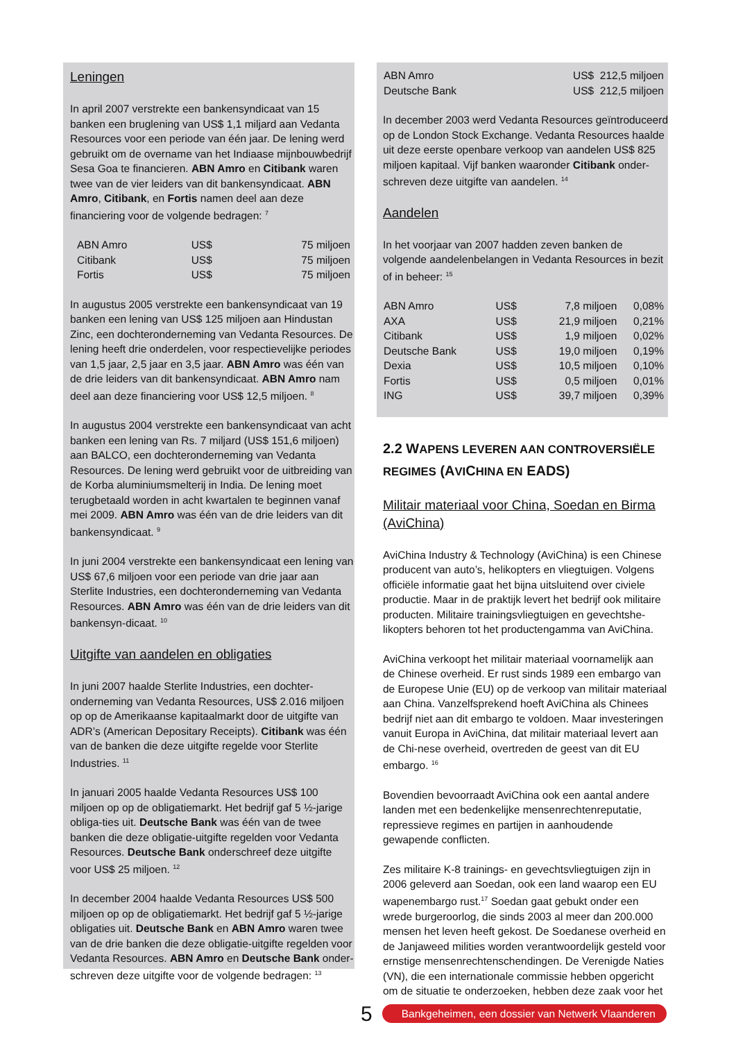Leningen
In april 2007 verstrekte een bankensyndicaat van 15 banken een bruglening van US$ 1,1 miljard aan Vedanta Resources voor een periode van één jaar. De lening werd gebruikt om de overname van het Indiaase mijnbouwbedrijf Sesa Goa te financieren. ABN Amro en Citibank waren twee van de vier leiders van dit bankensyndicaat. ABN Amro, Citibank, en Fortis namen deel aan deze financiering voor de volgende bedragen: <sup>7</sup>
| ABN Amro | US$ | 75 miljoen |
| Citibank | US$ | 75 miljoen |
| Fortis | US$ | 75 miljoen |
In augustus 2005 verstrekte een bankensyndicaat van 19 banken een lening van US$ 125 miljoen aan Hindustan Zinc, een dochteronderneming van Vedanta Resources. De lening heeft drie onderdelen, voor respectievelijke periodes van 1,5 jaar, 2,5 jaar en 3,5 jaar. ABN Amro was één van de drie leiders van dit bankensyndicaat. ABN Amro nam deel aan deze financiering voor US$ 12,5 miljoen. <sup>8</sup>
In augustus 2004 verstrekte een bankensyndicaat van acht banken een lening van Rs. 7 miljard (US$ 151,6 miljoen) aan BALCO, een dochteronderneming van Vedanta Resources. De lening werd gebruikt voor de uitbreiding van de Korba aluminiumsmelterij in India. De lening moet terugbetaald worden in acht kwartalen te beginnen vanaf mei 2009. ABN Amro was één van de drie leiders van dit bankensyndicaat. <sup>9</sup>
In juni 2004 verstrekte een bankensyndicaat een lening van US$ 67,6 miljoen voor een periode van drie jaar aan Sterlite Industries, een dochteronderneming van Vedanta Resources. ABN Amro was één van de drie leiders van dit bankensyn-dicaat. <sup>10</sup>
Uitgifte van aandelen en obligaties
In juni 2007 haalde Sterlite Industries, een dochter-onderneming van Vedanta Resources, US$ 2.016 miljoen op op de Amerikaanse kapitaalmarkt door de uitgifte van ADR’s (American Depositary Receipts). Citibank was één van de banken die deze uitgifte regelde voor Sterlite Industries. <sup>11</sup>
In januari 2005 haalde Vedanta Resources US$ 100 miljoen op op de obligatiemarkt. Het bedrijf gaf 5 ½-jarige obliga-ties uit. Deutsche Bank was één van de twee banken die deze obligatie-uitgifte regelden voor Vedanta Resources. Deutsche Bank onderschreef deze uitgifte voor US$ 25 miljoen. <sup>12</sup>
In december 2004 haalde Vedanta Resources US$ 500 miljoen op op de obligatiemarkt. Het bedrijf gaf 5 ½-jarige obligaties uit. Deutsche Bank en ABN Amro waren twee van de drie banken die deze obligatie-uitgifte regelden voor Vedanta Resources. ABN Amro en Deutsche Bank onder-schreven deze uitgifte voor de volgende bedragen: <sup>13</sup>
| ABN Amro | US$ 212,5 miljoen |
| Deutsche Bank | US$ 212,5 miljoen |
In december 2003 werd Vedanta Resources geïntroduceerd op de London Stock Exchange. Vedanta Resources haalde uit deze eerste openbare verkoop van aandelen US$ 825 miljoen kapitaal. Vijf banken waaronder Citibank onder-schreven deze uitgifte van aandelen. <sup>14</sup>
Aandelen
In het voorjaar van 2007 hadden zeven banken de volgende aandelenbelangen in Vedanta Resources in bezit of in beheer: <sup>15</sup>
| ABN Amro | US$ | 7,8 miljoen | 0,08% |
| AXA | US$ | 21,9 miljoen | 0,21% |
| Citibank | US$ | 1,9 miljoen | 0,02% |
| Deutsche Bank | US$ | 19,0 miljoen | 0,19% |
| Dexia | US$ | 10,5 miljoen | 0,10% |
| Fortis | US$ | 0,5 miljoen | 0,01% |
| ING | US$ | 39,7 miljoen | 0,39% |
2.2 WAPENS LEVEREN AAN CONTROVERSIËLE REGIMES (AVICHINA EN EADS)
Militair materiaal voor China, Soedan en Birma (AviChina)
AviChina Industry & Technology (AviChina) is een Chinese producent van auto’s, helikopters en vliegtuigen. Volgens officiële informatie gaat het bijna uitsluitend over civiele productie. Maar in de praktijk levert het bedrijf ook militaire producten. Militaire trainingsvliegtuigen en gevechtshe-likopters behoren tot het productengamma van AviChina.
AviChina verkoopt het militair materiaal voornamelijk aan de Chinese overheid. Er rust sinds 1989 een embargo van de Europese Unie (EU) op de verkoop van militair materiaal aan China. Vanzelfsprekend hoeft AviChina als Chinees bedrijf niet aan dit embargo te voldoen. Maar investeringen vanuit Europa in AviChina, dat militair materiaal levert aan de Chi-nese overheid, overtreden de geest van dit EU embargo. <sup>16</sup>
Bovendien bevoorraadt AviChina ook een aantal andere landen met een bedenkelijke mensenrechtenreputatie, repressieve regimes en partijen in aanhoudende gewapende conflicten.
Zes militaire K-8 trainings- en gevechtsvliegtuigen zijn in 2006 geleverd aan Soedan, ook een land waarop een EU wapenembargo rust.<sup>17</sup> Soedan gaat gebukt onder een wrede burgeroorlog, die sinds 2003 al meer dan 200.000 mensen het leven heeft gekost. De Soedanese overheid en de Janjaweed milities worden verantwoordelijk gesteld voor ernstige mensenrechtenschendingen. De Verenigde Naties (VN), die een internationale commissie hebben opgericht om de situatie te onderzoeken, hebben deze zaak voor het
5 Bankgeheimen, een dossier van Netwerk Vlaanderen